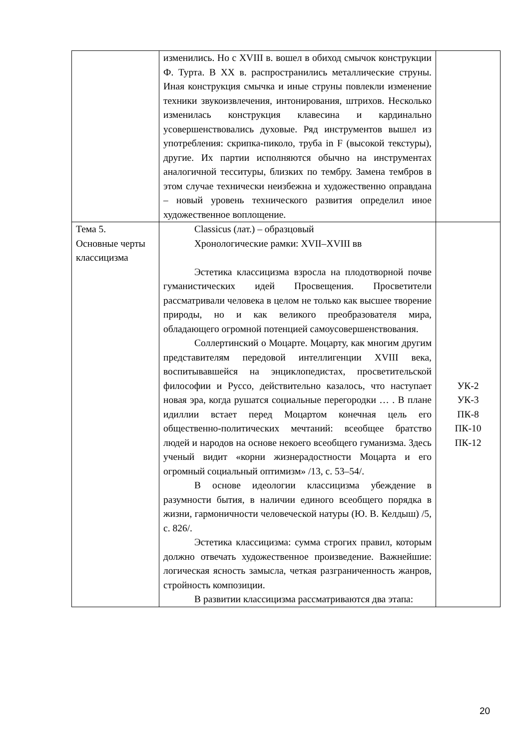| | изменились. Но с XVIII в. вошел в обиход смычок конструкции Ф. Турта. В XX в. распространились металлические струны. Иная конструкция смычка и иные струны повлекли изменение техники звукоизвлечения, интонирования, штрихов. Несколько изменилась конструкция клавесина и кардинально усовершенствовались духовые. Ряд инструментов вышел из употребления: скрипка-пиколо, труба in F (высокой текстуры), другие. Их партии исполняются обычно на инструментах аналогичной тесситуры, близких по тембру. Замена тембров в этом случае технически неизбежна и художественно оправдана – новый уровень технического развития определил иное художественное воплощение. | |
| Тема 5. Основные черты классицизма | Classicus (лат.) – образцовый Хронологические рамки: XVII–XVIII вв Эстетика классицизма взросла на плодотворной почве гуманистических идей Просвещения. Просветители рассматривали человека в целом не только как высшее творение природы, но и как великого преобразователя мира, обладающего огромной потенцией самоусовершенствования. Соллертинский о Моцарте. Моцарту, как многим другим представителям передовой интеллигенции XVIII века, воспитывавшейся на энциклопедистах, просветительской философии и Руссо, действительно казалось, что наступает новая эра, когда рушатся социальные перегородки … . В плане идиллии встает перед Моцартом конечная цель его общественно-политических мечтаний: всеобщее братство людей и народов на основе некоего всеобщего гуманизма. Здесь ученый видит «корни жизнерадостности Моцарта и его огромный социальный оптимизм» /13, с. 53–54/. В основе идеологии классицизма убеждение в разумности бытия, в наличии единого всеобщего порядка в жизни, гармоничности человеческой натуры (Ю. В. Келдыш) /5, с. 826/. Эстетика классицизма: сумма строгих правил, которым должно отвечать художественное произведение. Важнейшие: логическая ясность замысла, четкая разграниченность жанров, стройность композиции. В развитии классицизма рассматриваются два этапа: | УК-2 УК-3 ПК-8 ПК-10 ПК-12 |
20